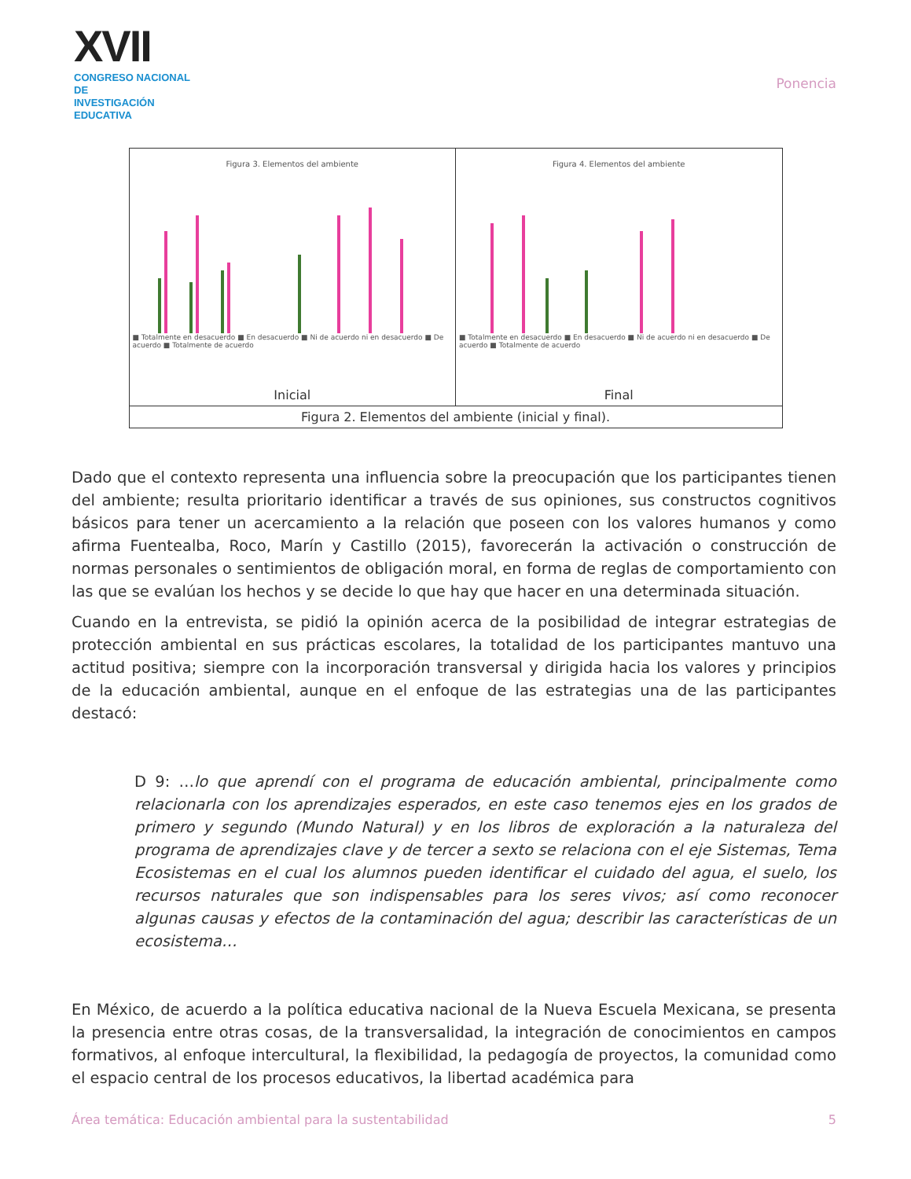XVII
CONGRESO NACIONAL DE
INVESTIGACIÓN EDUCATIVA
Ponencia
| Figura 3. Elementos del ambiente ■ Totalmente en desacuerdo ■ En desacuerdo ■ Ni de acuerdo ni en desacuerdo ■ De acuerdo ■ Totalmente de acuerdo Inicial | Figura 4. Elementos del ambiente ■ Totalmente en desacuerdo ■ En desacuerdo ■ Ni de acuerdo ni en desacuerdo ■ De acuerdo ■ Totalmente de acuerdo Final |
| Figura 2. Elementos del ambiente (inicial y final). | |
Dado que el contexto representa una influencia sobre la preocupación que los participantes tienen del ambiente; resulta prioritario identificar a través de sus opiniones, sus constructos cognitivos básicos para tener un acercamiento a la relación que poseen con los valores humanos y como afirma Fuentealba, Roco, Marín y Castillo (2015), favorecerán la activación o construcción de normas personales o sentimientos de obligación moral, en forma de reglas de comportamiento con las que se evalúan los hechos y se decide lo que hay que hacer en una determinada situación.
Cuando en la entrevista, se pidió la opinión acerca de la posibilidad de integrar estrategias de protección ambiental en sus prácticas escolares, la totalidad de los participantes mantuvo una actitud positiva; siempre con la incorporación transversal y dirigida hacia los valores y principios de la educación ambiental, aunque en el enfoque de las estrategias una de las participantes destacó:
D 9: …lo que aprendí con el programa de educación ambiental, principalmente como relacionarla con los aprendizajes esperados, en este caso tenemos ejes en los grados de primero y segundo (Mundo Natural) y en los libros de exploración a la naturaleza del programa de aprendizajes clave y de tercer a sexto se relaciona con el eje Sistemas, Tema Ecosistemas en el cual los alumnos pueden identificar el cuidado del agua, el suelo, los recursos naturales que son indispensables para los seres vivos; así como reconocer algunas causas y efectos de la contaminación del agua; describir las características de un ecosistema…
En México, de acuerdo a la política educativa nacional de la Nueva Escuela Mexicana, se presenta la presencia entre otras cosas, de la transversalidad, la integración de conocimientos en campos formativos, al enfoque intercultural, la flexibilidad, la pedagogía de proyectos, la comunidad como el espacio central de los procesos educativos, la libertad académica para
Área temática: Educación ambiental para la sustentabilidad 5